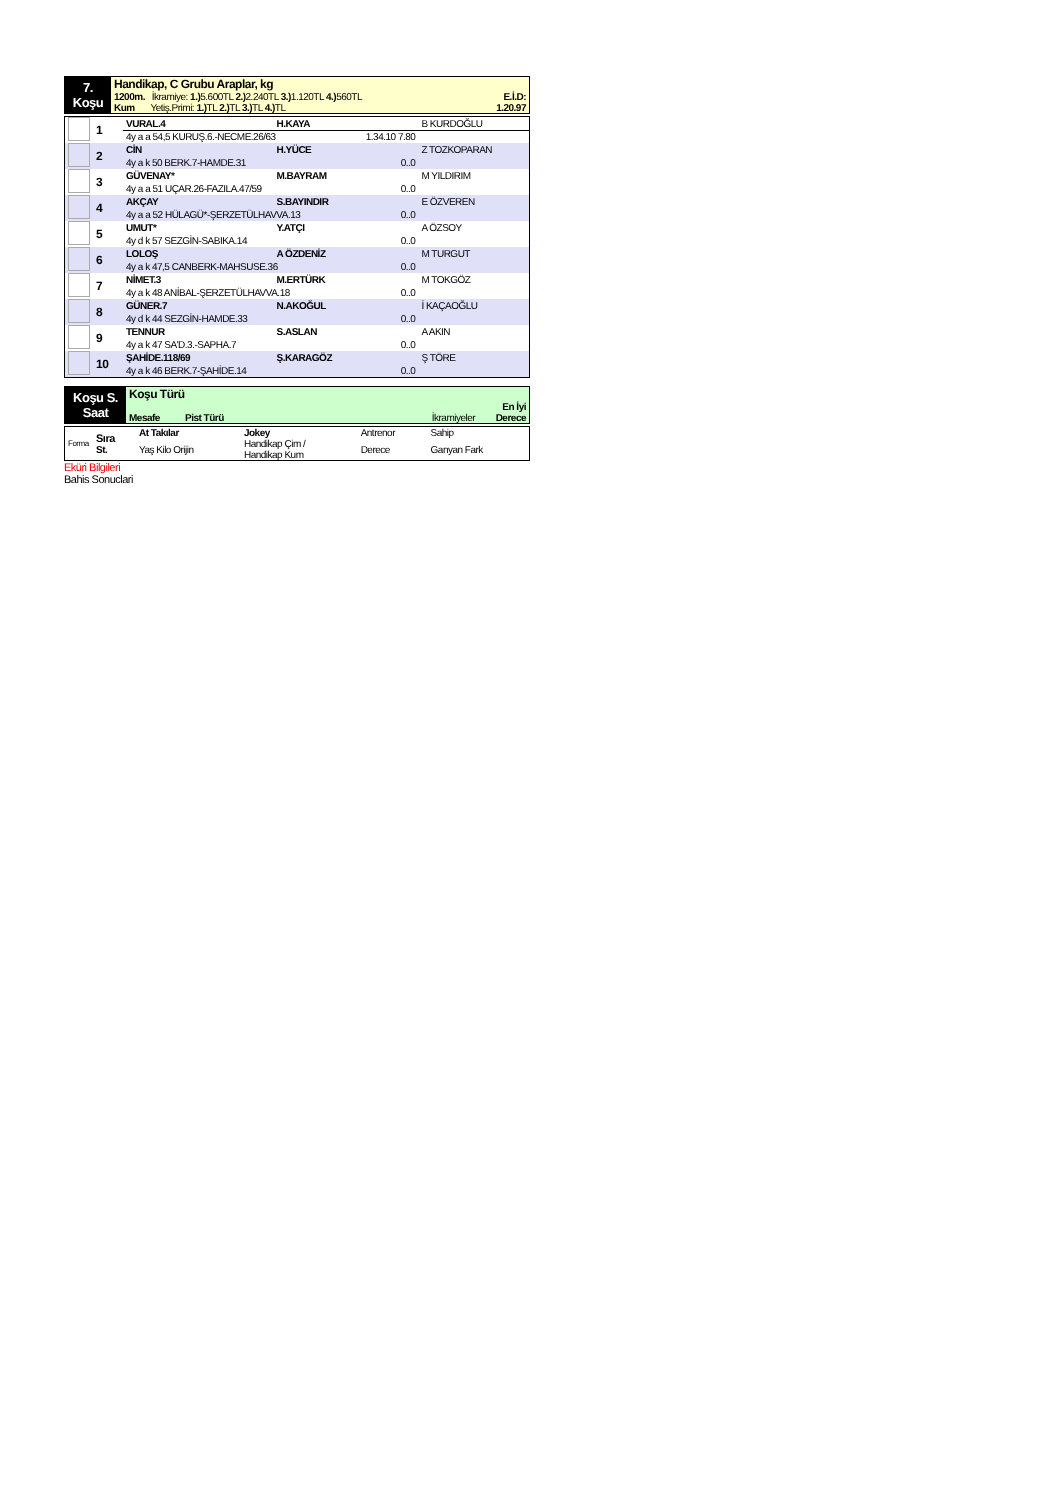| 7. Koşu | Handikap, C Grubu Araplar, kg 1200m. İkramiye: 1.) 5.600TL 2.) 2.240TL 3.) 1.120TL 4.) 560TL E.İ.D: Kum Yetiş.Primi: 1.) TL 2.) TL 3.) TL 4.) TL 1.20.97 |
| | 1 | VURAL.4 | H.KAYA | | B KURDOĞLU |
| | | 4y a a 54,5 KURUŞ.6.-NECME.26/63 1.34.10 7.80 | | | |
| | 2 | CİN | H.YÜCE | | Z TOZKOPARAN |
| | | 4y a k 50 BERK.7-HAMDE.31 0..0 | | | |
| | 3 | GÜVENAY* | M.BAYRAM | | M YILDIRIM |
| | | 4y a a 51 UÇAR.26-FAZILA.47/59 0..0 | | | |
| | 4 | AKÇAY | S.BAYINDIR | | E ÖZVEREN |
| | | 4y a a 52 HÜLAGÜ*-ŞERZETÜLHAVVA.13 0..0 | | | |
| | 5 | UMUT* | Y.ATÇI | | A ÖZSOY |
| | | 4y d k 57 SEZGİN-SABIKA.14 0..0 | | | |
| | 6 | LOLOŞ | A ÖZDENİZ | | M TURGUT |
| | | 4y a k 47,5 CANBERK-MAHSUSE.36 0..0 | | | |
| | 7 | NİMET.3 | M.ERTÜRK | | M TOKGÖZ |
| | | 4y a k 48 ANİBAL-ŞERZETÜLHAVVA.18 0..0 | | | |
| | 8 | GÜNER.7 | N.AKOĞUL | | İ KAÇAOĞLU |
| | | 4y d k 44 SEZGİN-HAMDE.33 0..0 | | | |
| | 9 | TENNUR | S.ASLAN | | A AKIN |
| | | 4y a k 47 SA'D.3.-SAPHA.7 0..0 | | | |
| | 10 | ŞAHİDE.118/69 | Ş.KARAGÖZ | | Ş TÖRE |
| | | 4y a k 46 BERK.7-ŞAHİDE.14 0..0 | | | |
| Koşu S. Saat | Koşu Türü Mesafe Pist Türü İkramiyeler En İyi Derece |
| Forma | Sıra St. | At Takılar | Jokey | Antrenor | Sahip |
| | | Yaş Kilo Orijin | Handikap Çim / Handikap Kum | Derece | Ganyan Fark |
Eküri Bilgileri
Bahis Sonuclari